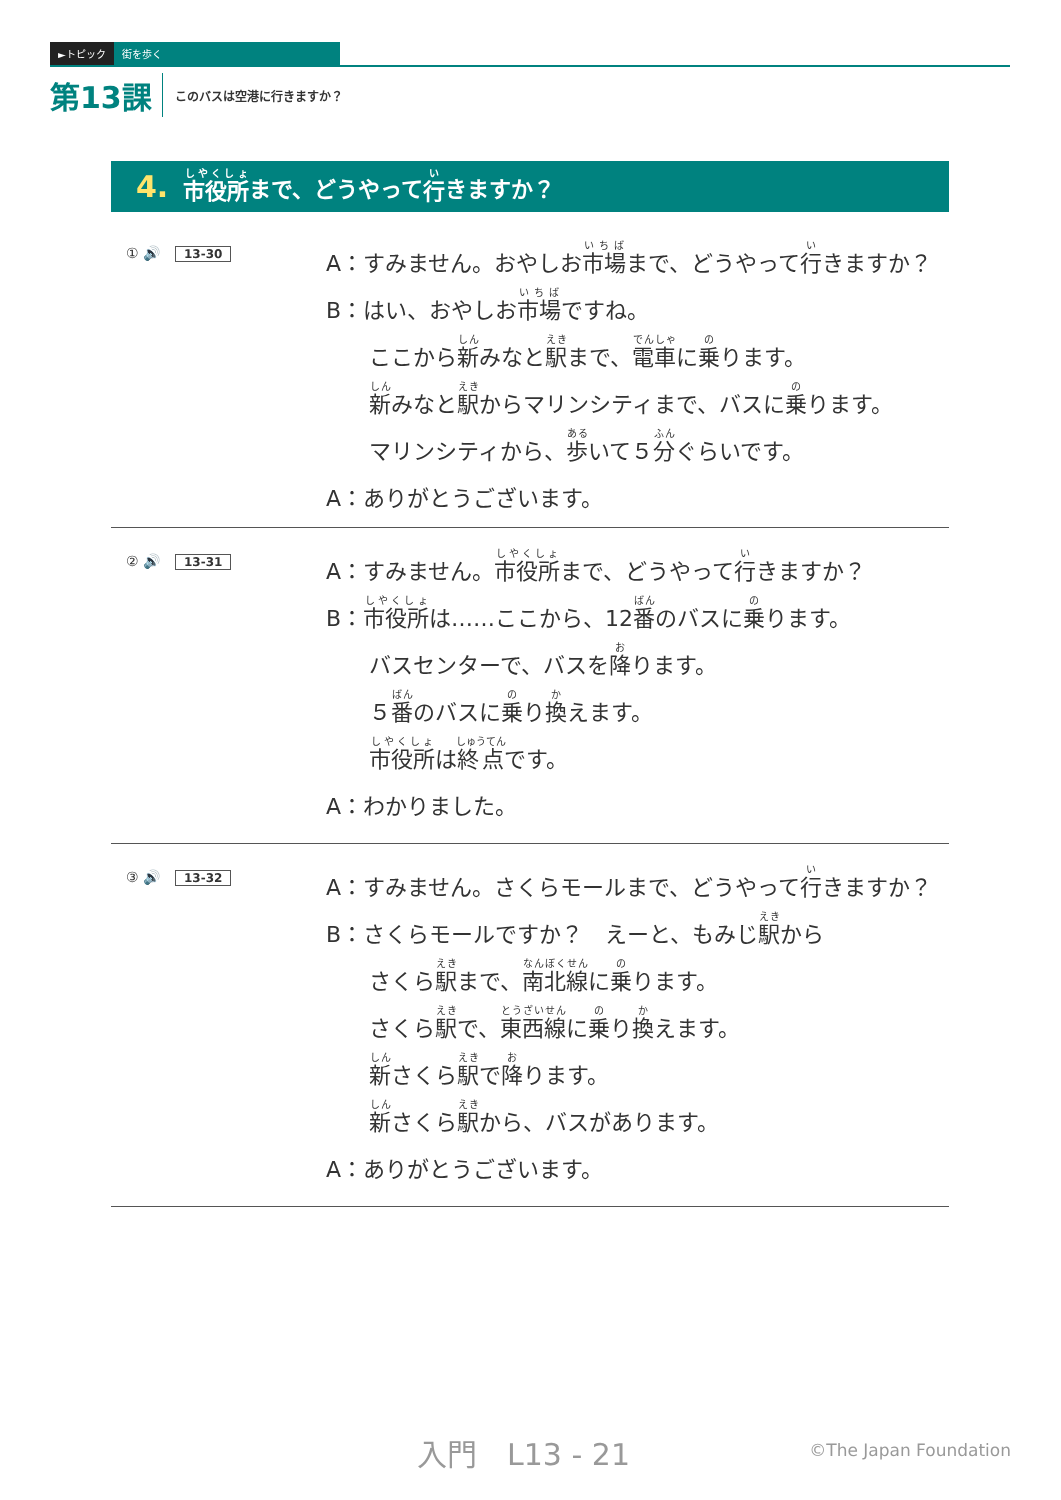►トピック 街を歩く
第13課 このバスは空港に行きますか？
4. 市役所 まで、どうやって 行 きますか？
① 🔊 13-30
A：すみません。おやしお市場まで、どうやって行きますか？
B：はい、おやしお市場ですね。
ここから新みなと駅まで、電車に乗ります。
新みなと駅からマリンシティまで、バスに乗ります。
マリンシティから、歩いて５分ぐらいです。
A：ありがとうございます。
② 🔊 13-31
A：すみません。市役所まで、どうやって行きますか？
B：市役所は……ここから、12番のバスに乗ります。
バスセンターで、バスを降ります。
５番のバスに乗り換えます。
市役所は終点です。
A：わかりました。
③ 🔊 13-32
A：すみません。さくらモールまで、どうやって行きますか？
B：さくらモールですか？　えーと、もみじ駅から
さくら駅まで、南北線に乗ります。
さくら駅で、東西線に乗り換えます。
新さくら駅で降ります。
新さくら駅から、バスがあります。
A：ありがとうございます。
入門　L13 - 21
©The Japan Foundation